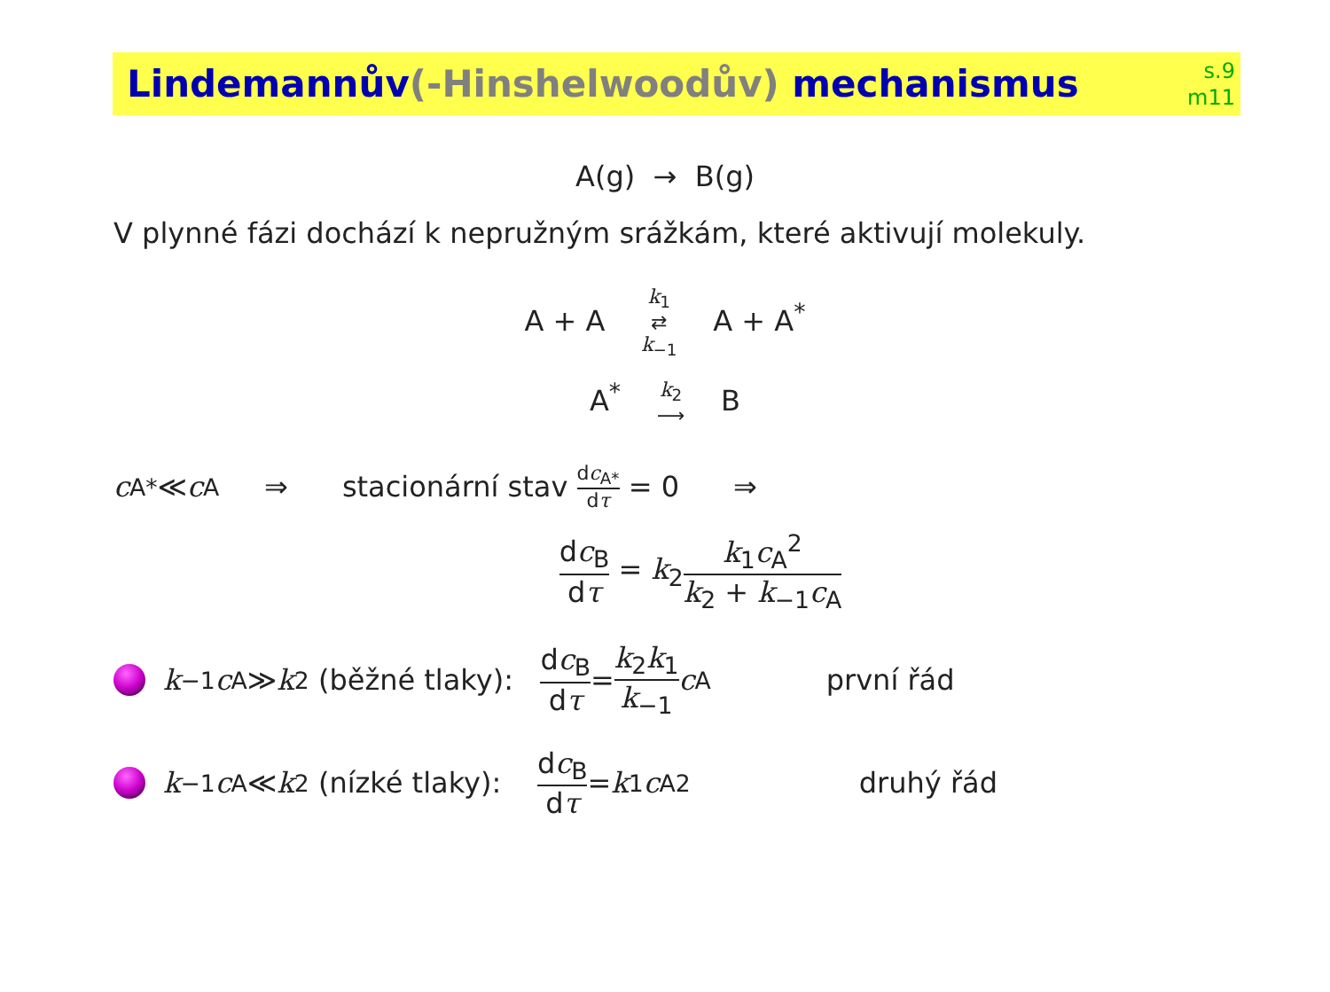Lindemannův(-Hinshelwoodův) mechanismus
s.9
m11
A(g) → B(g)
V plynné fázi dochází k nepružným srážkám, které aktivují molekuly.
A + A k<sub>1</sub> ⇄ k<sub>−1</sub> A + A<sup>*</sup>
A<sup>*</sup> k<sub>2</sub> ⟶ B
c<sub>A*</sub> ≪ c<sub>A</sub> ⇒ stacionární stav dc<sub>A*</sub> dτ = 0 ⇒
dc<sub>B</sub> dτ = k<sub>2</sub>k<sub>1</sub>c<sub>A</sub><sup>2</sup> k<sub>2</sub> + k<sub>−1</sub>c<sub>A</sub>
k<sub>−1</sub> c<sub>A</sub> ≫ k<sub>2</sub> (běžné tlaky): dc<sub>B</sub> dτ = k<sub>2</sub>k<sub>1</sub> k<sub>−1</sub> c<sub>A</sub> první řád
k<sub>−1</sub> c<sub>A</sub> ≪ k<sub>2</sub> (nízké tlaky): dc<sub>B</sub> dτ = k<sub>1</sub> c<sub>A</sub><sup>2</sup> druhý řád